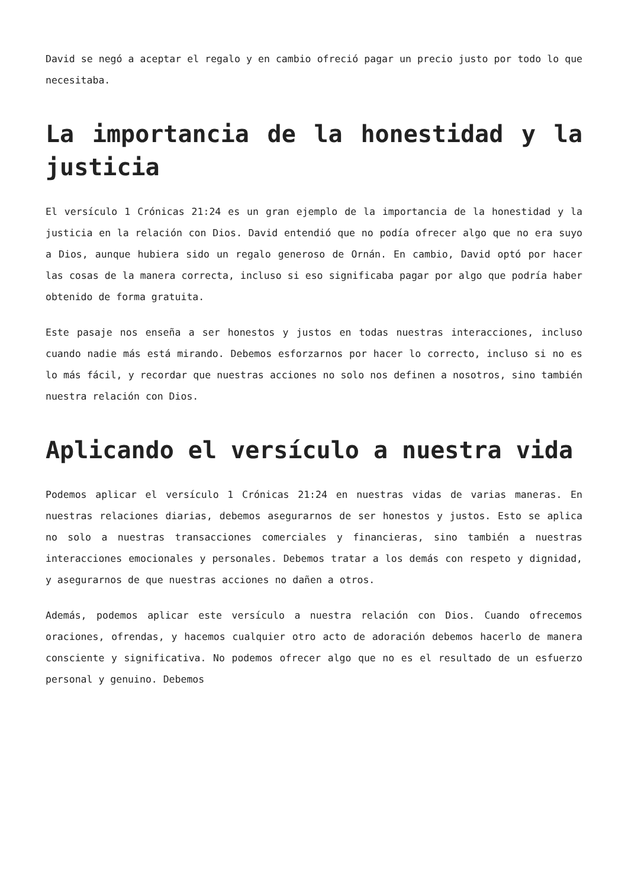David se negó a aceptar el regalo y en cambio ofreció pagar un precio justo por todo lo que necesitaba.
La importancia de la honestidad y la justicia
El versículo 1 Crónicas 21:24 es un gran ejemplo de la importancia de la honestidad y la justicia en la relación con Dios. David entendió que no podía ofrecer algo que no era suyo a Dios, aunque hubiera sido un regalo generoso de Ornán. En cambio, David optó por hacer las cosas de la manera correcta, incluso si eso significaba pagar por algo que podría haber obtenido de forma gratuita.
Este pasaje nos enseña a ser honestos y justos en todas nuestras interacciones, incluso cuando nadie más está mirando. Debemos esforzarnos por hacer lo correcto, incluso si no es lo más fácil, y recordar que nuestras acciones no solo nos definen a nosotros, sino también nuestra relación con Dios.
Aplicando el versículo a nuestra vida
Podemos aplicar el versículo 1 Crónicas 21:24 en nuestras vidas de varias maneras. En nuestras relaciones diarias, debemos asegurarnos de ser honestos y justos. Esto se aplica no solo a nuestras transacciones comerciales y financieras, sino también a nuestras interacciones emocionales y personales. Debemos tratar a los demás con respeto y dignidad, y asegurarnos de que nuestras acciones no dañen a otros.
Además, podemos aplicar este versículo a nuestra relación con Dios. Cuando ofrecemos oraciones, ofrendas, y hacemos cualquier otro acto de adoración debemos hacerlo de manera consciente y significativa. No podemos ofrecer algo que no es el resultado de un esfuerzo personal y genuino. Debemos